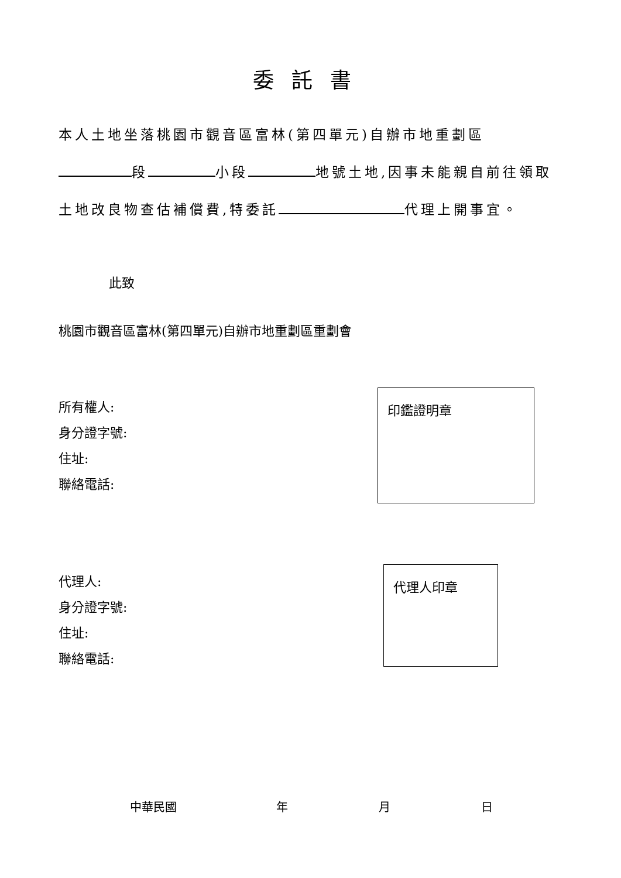委託書
本人土地坐落桃園市觀音區富林(第四單元)自辦市地重劃區
段 小段 地號土地,因事未能親自前往領取
土地改良物查估補償費,特委託 代理上開事宜。
此致
桃園市觀音區富林(第四單元)自辦市地重劃區重劃會
所有權人:
身分證字號:
住址:
聯絡電話:
印鑑證明章
代理人:
身分證字號:
住址:
聯絡電話:
代理人印章
中華民國 年 月 日